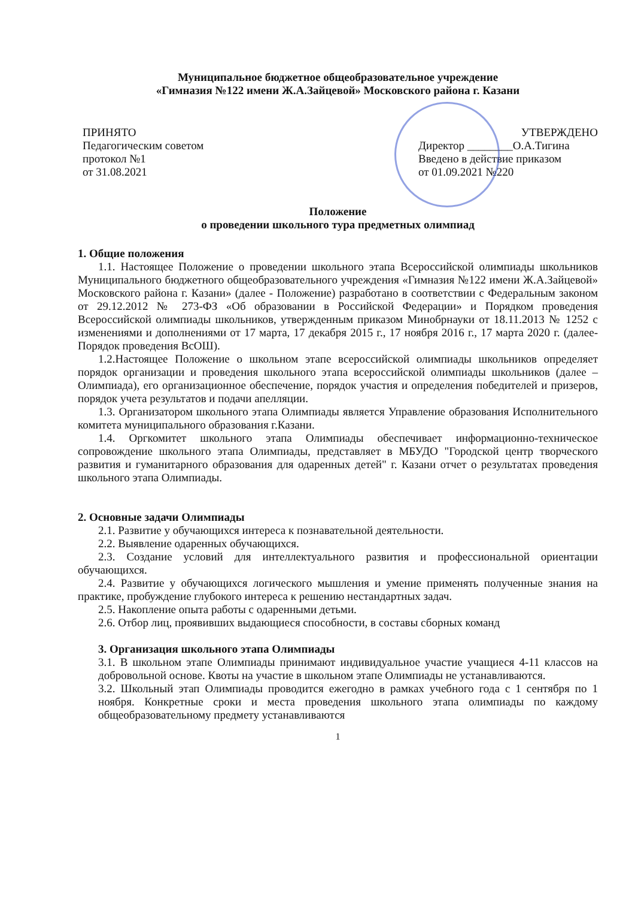Муниципальное бюджетное общеобразовательное учреждение
«Гимназия №122 имени Ж.А.Зайцевой» Московского района г. Казани
ПРИНЯТО
Педагогическим советом
протокол №1
от 31.08.2021
УТВЕРЖДЕНО
Директор ________О.А.Тигина
Введено в действие приказом
от 01.09.2021 №220
Положение
о проведении школьного тура предметных олимпиад
1. Общие положения
1.1. Настоящее Положение о проведении школьного этапа Всероссийской олимпиады школьников Муниципального бюджетного общеобразовательного учреждения «Гимназия №122 имени Ж.А.Зайцевой» Московского района г. Казани» (далее - Положение) разработано в соответствии с Федеральным законом от 29.12.2012 № 273-ФЗ «Об образовании в Российской Федерации» и Порядком проведения Всероссийской олимпиады школьников, утвержденным приказом Минобрнауки от 18.11.2013 № 1252 с изменениями и дополнениями от 17 марта, 17 декабря 2015 г., 17 ноября 2016 г., 17 марта 2020 г. (далее- Порядок проведения ВсОШ).
1.2.Настоящее Положение о школьном этапе всероссийской олимпиады школьников определяет порядок организации и проведения школьного этапа всероссийской олимпиады школьников (далее – Олимпиада), его организационное обеспечение, порядок участия и определения победителей и призеров, порядок учета результатов и подачи апелляции.
1.3. Организатором школьного этапа Олимпиады является Управление образования Исполнительного комитета муниципального образования г.Казани.
1.4. Оргкомитет школьного этапа Олимпиады обеспечивает информационно-техническое сопровождение школьного этапа Олимпиады, представляет в МБУДО "Городской центр творческого развития и гуманитарного образования для одаренных детей" г. Казани отчет о результатах проведения школьного этапа Олимпиады.
2. Основные задачи Олимпиады
2.1. Развитие у обучающихся интереса к познавательной деятельности.
2.2. Выявление одаренных обучающихся.
2.3. Создание условий для интеллектуального развития и профессиональной ориентации обучающихся.
2.4. Развитие у обучающихся логического мышления и умение применять полученные знания на практике, пробуждение глубокого интереса к решению нестандартных задач.
2.5. Накопление опыта работы с одаренными детьми.
2.6. Отбор лиц, проявивших выдающиеся способности, в составы сборных команд
3. Организация школьного этапа Олимпиады
3.1. В школьном этапе Олимпиады принимают индивидуальное участие учащиеся 4-11 классов на добровольной основе. Квоты на участие в школьном этапе Олимпиады не устанавливаются.
3.2. Школьный этап Олимпиады проводится ежегодно в рамках учебного года с 1 сентября по 1 ноября. Конкретные сроки и места проведения школьного этапа олимпиады по каждому общеобразовательному предмету устанавливаются
1